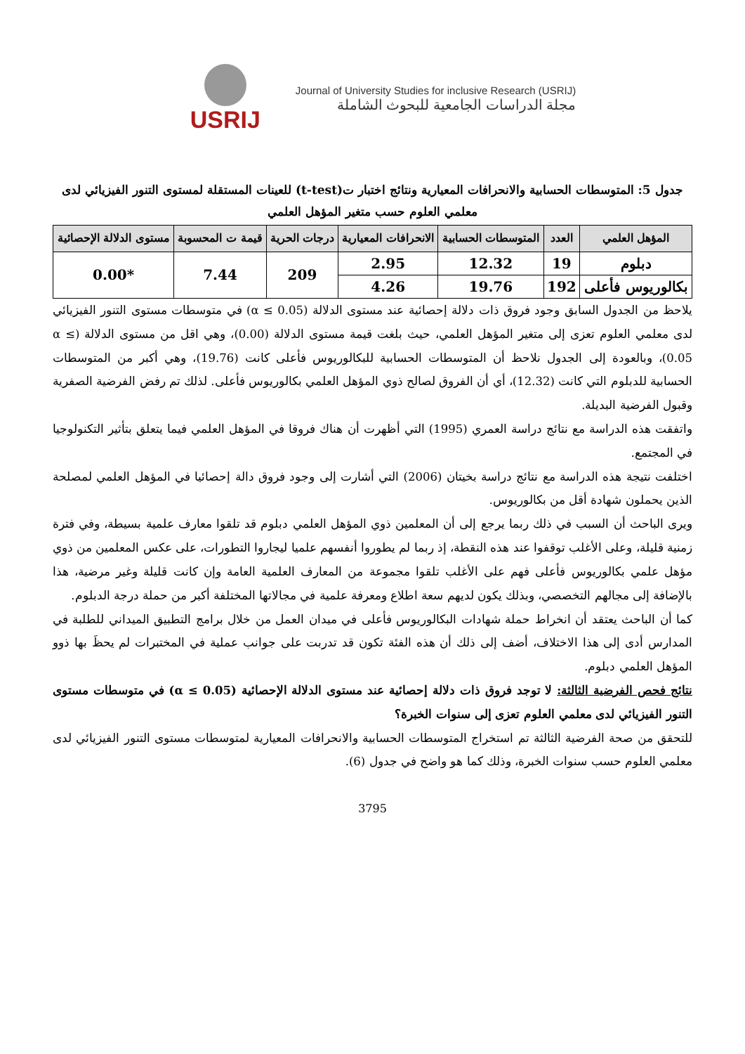USRIJ
Journal of University Studies for inclusive Research (USRIJ)
مجلة الدراسات الجامعية للبحوث الشاملة
جدول 5: المتوسطات الحسابية والانحرافات المعيارية ونتائج اختبار ت(t-test) للعينات المستقلة لمستوى التنور الفيزيائي لدى معلمي العلوم حسب متغير المؤهل العلمي
| المؤهل العلمي | العدد | المتوسطات الحسابية | الانحرافات المعيارية | درجات الحرية | قيمة ت المحسوبة | مستوى الدلالة الإحصائية |
| --- | --- | --- | --- | --- | --- | --- |
| دبلوم | 19 | 12.32 | 2.95 | 209 | 7.44 | *0.00 |
| بكالوريوس فأعلى | 192 | 19.76 | 4.26 | | | |
يلاحظ من الجدول السابق وجود فروق ذات دلالة إحصائية عند مستوى الدلالة (α ≤ 0.05) في متوسطات مستوى التنور الفيزيائي لدى معلمي العلوم تعزى إلى متغير المؤهل العلمي، حيث بلغت قيمة مستوى الدلالة (0.00)، وهي اقل من مستوى الدلالة (α ≤ 0.05)، وبالعودة إلى الجدول نلاحظ أن المتوسطات الحسابية للبكالوريوس فأعلى كانت (19.76)، وهي أكبر من المتوسطات الحسابية للدبلوم التي كانت (12.32)، أي أن الفروق لصالح ذوي المؤهل العلمي بكالوريوس فأعلى. لذلك تم رفض الفرضية الصفرية وقبول الفرضية البديلة.
واتفقت هذه الدراسة مع نتائج دراسة العمري (1995) التي أظهرت أن هناك فروقا في المؤهل العلمي فيما يتعلق بتأثير التكنولوجيا في المجتمع.
اختلفت نتيجة هذه الدراسة مع نتائج دراسة بخيتان (2006) التي أشارت إلى وجود فروق دالة إحصائيا في المؤهل العلمي لمصلحة الذين يحملون شهادة أقل من بكالوريوس.
ويرى الباحث أن السبب في ذلك ربما يرجع إلى أن المعلمين ذوي المؤهل العلمي دبلوم قد تلقوا معارف علمية بسيطة، وفي فترة زمنية قليلة، وعلى الأغلب توقفوا عند هذه النقطة، إذ ربما لم يطوروا أنفسهم علميا ليجاروا التطورات، على عكس المعلمين من ذوي مؤهل علمي بكالوريوس فأعلى فهم على الأغلب تلقوا مجموعة من المعارف العلمية العامة وإن كانت قليلة وغير مرضية، هذا بالإضافة إلى مجالهم التخصصي، وبذلك يكون لديهم سعة اطلاع ومعرفة علمية في مجالاتها المختلفة أكبر من حملة درجة الدبلوم.
كما أن الباحث يعتقد أن انخراط حملة شهادات البكالوريوس فأعلى في ميدان العمل من خلال برامج التطبيق الميداني للطلبة في المدارس أدى إلى هذا الاختلاف، أضف إلى ذلك أن هذه الفئة تكون قد تدربت على جوانب عملية في المختبرات لم يحظَ بها ذوو المؤهل العلمي دبلوم.
نتائج فحص الفرضية الثالثة: لا توجد فروق ذات دلالة إحصائية عند مستوى الدلالة الإحصائية (α ≤ 0.05) في متوسطات مستوى التنور الفيزيائي لدى معلمي العلوم تعزى إلى سنوات الخبرة؟
للتحقق من صحة الفرضية الثالثة تم استخراج المتوسطات الحسابية والانحرافات المعيارية لمتوسطات مستوى التنور الفيزيائي لدى معلمي العلوم حسب سنوات الخبرة، وذلك كما هو واضح في جدول (6).
3795